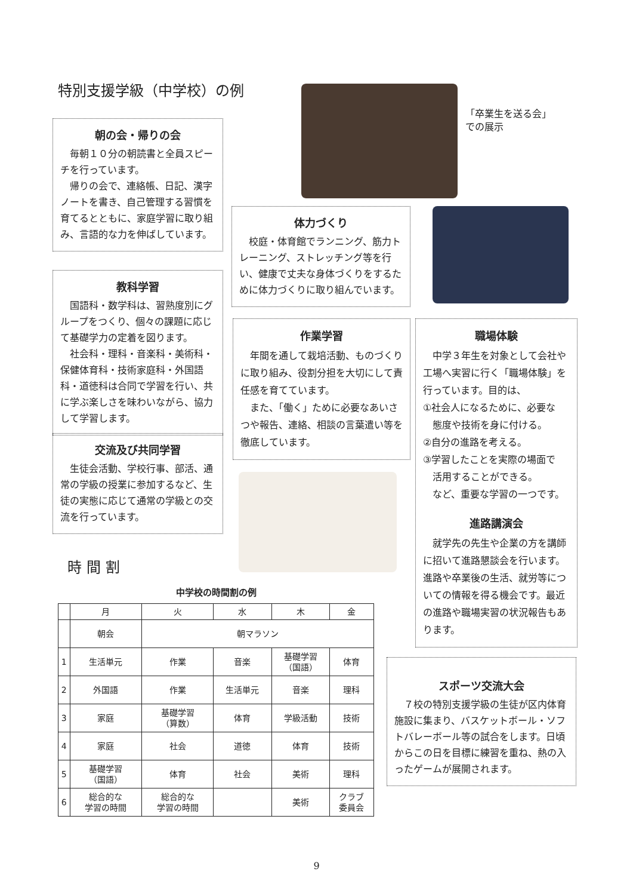特別支援学級（中学校）の例
「卒業生を送る会」
での展示
朝の会・帰りの会
毎朝１０分の朝読書と全員スピーチを行っています。
帰りの会で、連絡帳、日記、漢字ノートを書き、自己管理する習慣を育てるとともに、家庭学習に取り組み、言語的な力を伸ばしています。
体力づくり
校庭・体育館でランニング、筋力トレーニング、ストレッチング等を行い、健康で丈夫な身体づくりをするために体力づくりに取り組んでいます。
教科学習
国語科・数学科は、習熟度別にグループをつくり、個々の課題に応じて基礎学力の定着を図ります。
社会科・理科・音楽科・美術科・保健体育科・技術家庭科・外国語科・道徳科は合同で学習を行い、共に学ぶ楽しさを味わいながら、協力して学習します。
作業学習
年間を通して栽培活動、ものづくりに取り組み、役割分担を大切にして責任感を育てています。
また、「働く」ために必要なあいさつや報告、連絡、相談の言葉遣い等を徹底しています。
職場体験
中学３年生を対象として会社や工場へ実習に行く「職場体験」を行っています。目的は、
①社会人になるために、必要な
　態度や技術を身に付ける。
②自分の進路を考える。
③学習したことを実際の場面で
　活用することができる。
　など、重要な学習の一つです。
進路講演会
就学先の先生や企業の方を講師に招いて進路懇談会を行います。進路や卒業後の生活、就労等についての情報を得る機会です。最近の進路や職場実習の状況報告もあります。
交流及び共同学習
生徒会活動、学校行事、部活、通常の学級の授業に参加するなど、生徒の実態に応じて通常の学級との交流を行っています。
時間割
中学校の時間割の例
| | 月 | 火 | 水 | 木 | 金 |
| --- | --- | --- | --- | --- | --- |
| | 朝会 | 朝マラソン | | | |
| 1 | 生活単元 | 作業 | 音楽 | 基礎学習 （国語） | 体育 |
| 2 | 外国語 | 作業 | 生活単元 | 音楽 | 理科 |
| 3 | 家庭 | 基礎学習 （算数） | 体育 | 学級活動 | 技術 |
| 4 | 家庭 | 社会 | 道徳 | 体育 | 技術 |
| 5 | 基礎学習 （国語） | 体育 | 社会 | 美術 | 理科 |
| 6 | 総合的な 学習の時間 | 総合的な 学習の時間 | | 美術 | クラブ 委員会 |
スポーツ交流大会
７校の特別支援学級の生徒が区内体育施設に集まり、バスケットボール・ソフトバレーボール等の試合をします。日頃からこの日を目標に練習を重ね、熱の入ったゲームが展開されます。
9